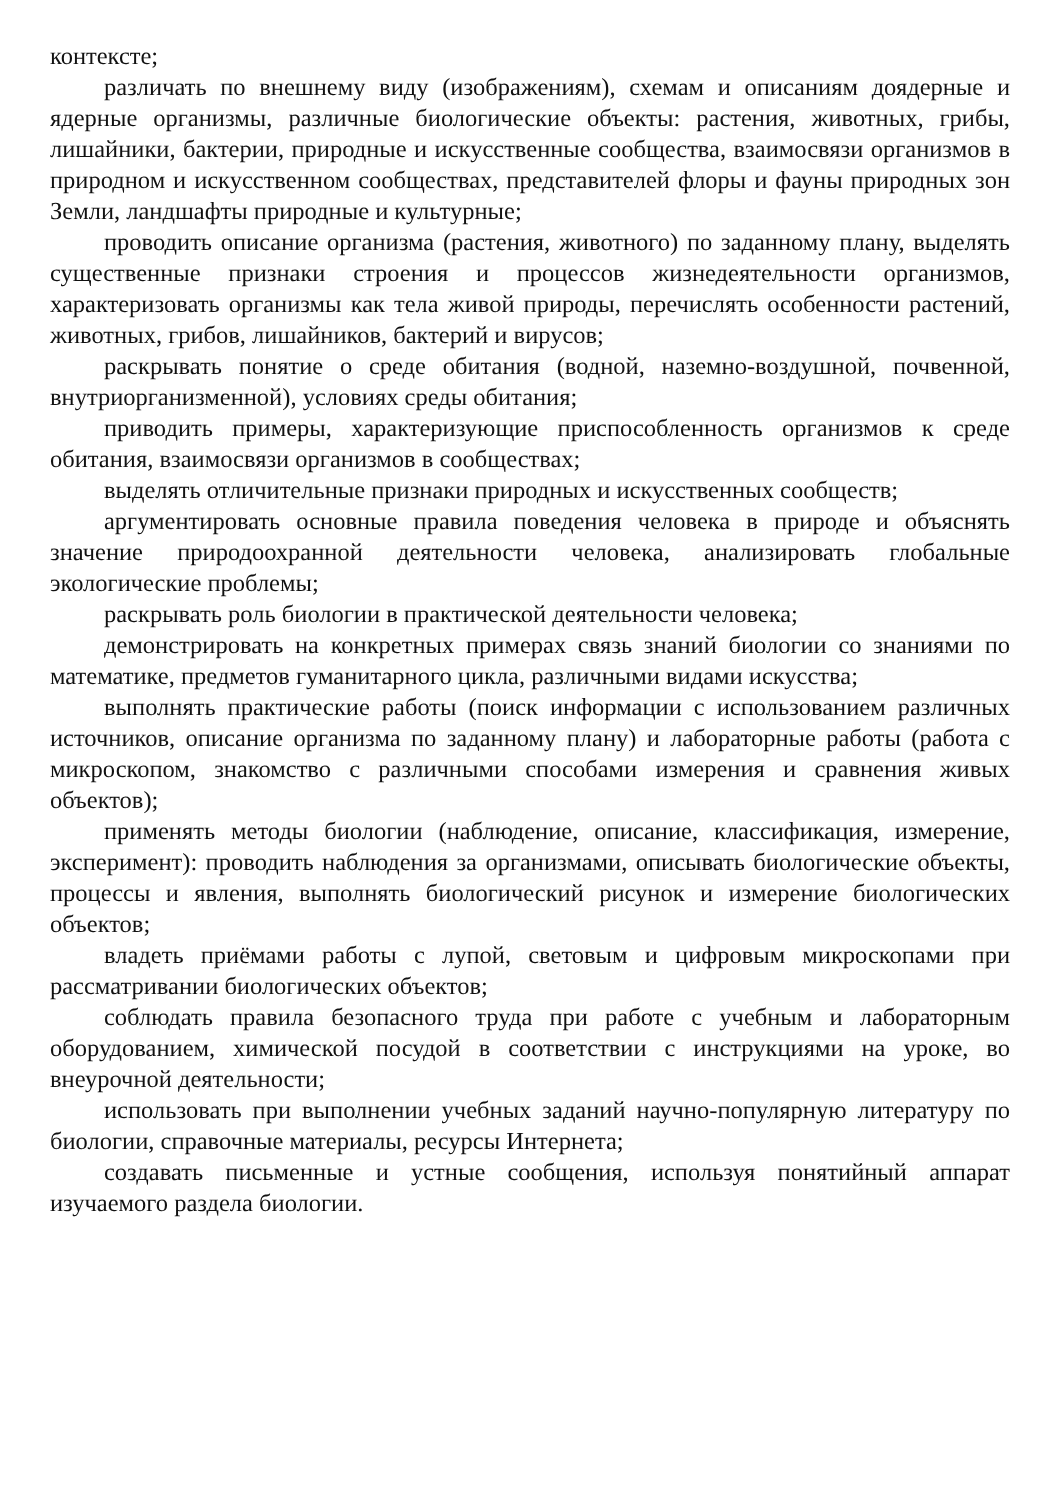контексте;
различать по внешнему виду (изображениям), схемам и описаниям доядерные и ядерные организмы, различные биологические объекты: растения, животных, грибы, лишайники, бактерии, природные и искусственные сообщества, взаимосвязи организмов в природном и искусственном сообществах, представителей флоры и фауны природных зон Земли, ландшафты природные и культурные;
проводить описание организма (растения, животного) по заданному плану, выделять существенные признаки строения и процессов жизнедеятельности организмов, характеризовать организмы как тела живой природы, перечислять особенности растений, животных, грибов, лишайников, бактерий и вирусов;
раскрывать понятие о среде обитания (водной, наземно-воздушной, почвенной, внутриорганизменной), условиях среды обитания;
приводить примеры, характеризующие приспособленность организмов к среде обитания, взаимосвязи организмов в сообществах;
выделять отличительные признаки природных и искусственных сообществ;
аргументировать основные правила поведения человека в природе и объяснять значение природоохранной деятельности человека, анализировать глобальные экологические проблемы;
раскрывать роль биологии в практической деятельности человека;
демонстрировать на конкретных примерах связь знаний биологии со знаниями по математике, предметов гуманитарного цикла, различными видами искусства;
выполнять практические работы (поиск информации с использованием различных источников, описание организма по заданному плану) и лабораторные работы (работа с микроскопом, знакомство с различными способами измерения и сравнения живых объектов);
применять методы биологии (наблюдение, описание, классификация, измерение, эксперимент): проводить наблюдения за организмами, описывать биологические объекты, процессы и явления, выполнять биологический рисунок и измерение биологических объектов;
владеть приёмами работы с лупой, световым и цифровым микроскопами при рассматривании биологических объектов;
соблюдать правила безопасного труда при работе с учебным и лабораторным оборудованием, химической посудой в соответствии с инструкциями на уроке, во внеурочной деятельности;
использовать при выполнении учебных заданий научно-популярную литературу по биологии, справочные материалы, ресурсы Интернета;
создавать письменные и устные сообщения, используя понятийный аппарат изучаемого раздела биологии.